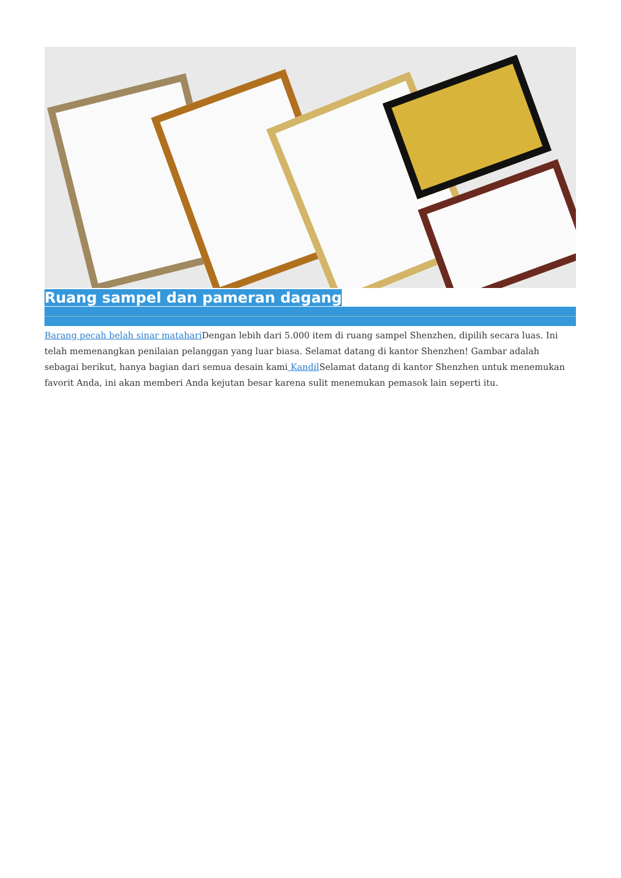Ruang sampel dan pameran dagang
Barang pecah belah sinar matahari Dengan lebih dari 5.000 item di ruang sampel Shenzhen, dipilih secara luas. Ini telah memenangkan penilaian pelanggan yang luar biasa. Selamat datang di kantor Shenzhen! Gambar adalah sebagai berikut, hanya bagian dari semua desain kami Kandil Selamat datang di kantor Shenzhen untuk menemukan favorit Anda, ini akan memberi Anda kejutan besar karena sulit menemukan pemasok lain seperti itu.